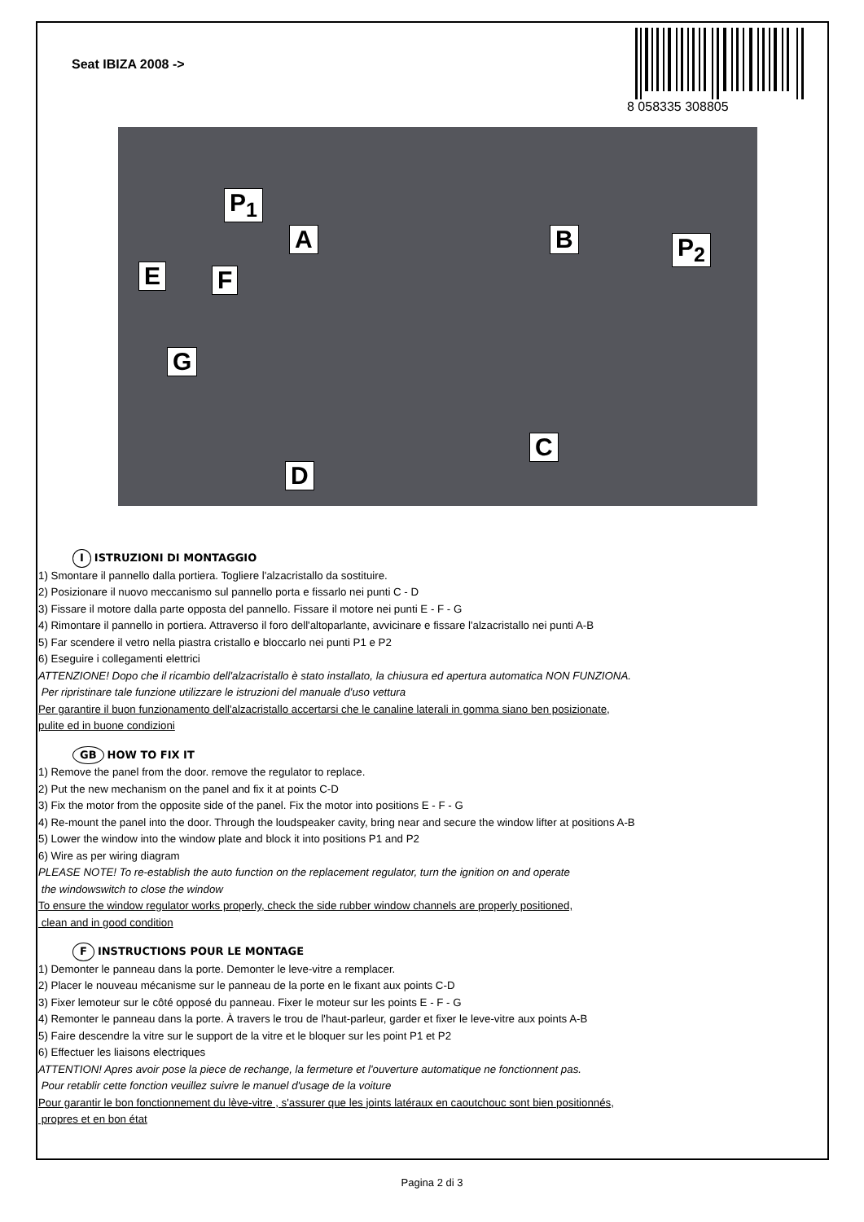Seat IBIZA 2008 ->
8 058335 308805
P<sub>1</sub>
A B P<sub>2</sub>
E F
G
C
D
I ISTRUZIONI DI MONTAGGIO
1) Smontare il pannello dalla portiera. Togliere l'alzacristallo da sostituire.
2) Posizionare il nuovo meccanismo sul pannello porta e fissarlo nei punti C - D
3) Fissare il motore dalla parte opposta del pannello. Fissare il motore nei punti E - F - G
4) Rimontare il pannello in portiera. Attraverso il foro dell'altoparlante, avvicinare e fissare l'alzacristallo nei punti A-B
5) Far scendere il vetro nella piastra cristallo e bloccarlo nei punti P1 e P2
6) Eseguire i collegamenti elettrici
ATTENZIONE! Dopo che il ricambio dell'alzacristallo è stato installato, la chiusura ed apertura automatica NON FUNZIONA.
Per ripristinare tale funzione utilizzare le istruzioni del manuale d'uso vettura
Per garantire il buon funzionamento dell'alzacristallo accertarsi che le canaline laterali in gomma siano ben posizionate,
pulite ed in buone condizioni
GB HOW TO FIX IT
1) Remove the panel from the door. remove the regulator to replace.
2) Put the new mechanism on the panel and fix it at points C-D
3) Fix the motor from the opposite side of the panel. Fix the motor into positions E - F - G
4) Re-mount the panel into the door. Through the loudspeaker cavity, bring near and secure the window lifter at positions A-B
5) Lower the window into the window plate and block it into positions P1 and P2
6) Wire as per wiring diagram
PLEASE NOTE! To re-establish the auto function on the replacement regulator, turn the ignition on and operate
the windowswitch to close the window
To ensure the window regulator works properly, check the side rubber window channels are properly positioned,
clean and in good condition
F INSTRUCTIONS POUR LE MONTAGE
1) Demonter le panneau dans la porte. Demonter le leve-vitre a remplacer.
2) Placer le nouveau mécanisme sur le panneau de la porte en le fixant aux points C-D
3) Fixer lemoteur sur le côté opposé du panneau. Fixer le moteur sur les points E - F - G
4) Remonter le panneau dans la porte. À travers le trou de l'haut-parleur, garder et fixer le leve-vitre aux points A-B
5) Faire descendre la vitre sur le support de la vitre et le bloquer sur les point P1 et P2
6) Effectuer les liaisons electriques
ATTENTION! Apres avoir pose la piece de rechange, la fermeture et l'ouverture automatique ne fonctionnent pas.
Pour retablir cette fonction veuillez suivre le manuel d'usage de la voiture
Pour garantir le bon fonctionnement du lève-vitre , s'assurer que les joints latéraux en caoutchouc sont bien positionnés,
propres et en bon état
Pagina 2 di 3